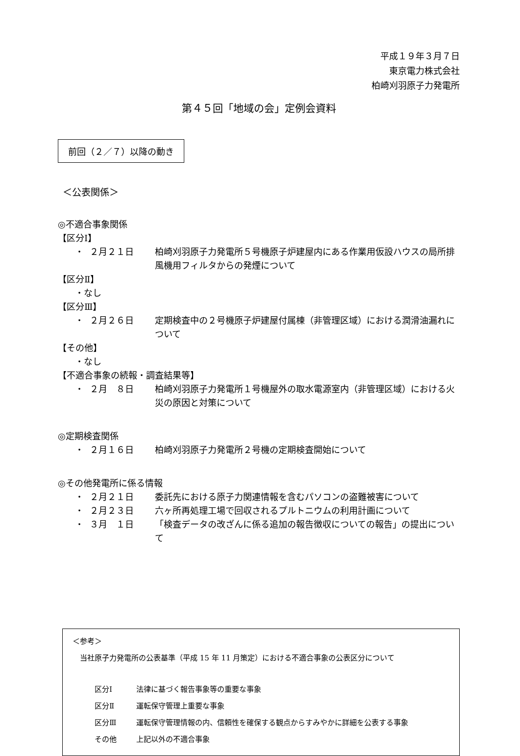平成１９年３月７日
東京電力株式会社
柏崎刈羽原子力発電所
第４５回「地域の会」定例会資料
前回（２／７）以降の動き
＜公表関係＞
◎不適合事象関係
【区分Ⅰ】
・ ２月２１日 柏崎刈羽原子力発電所５号機原子炉建屋内にある作業用仮設ハウスの局所排風機用フィルタからの発煙について
【区分Ⅱ】
・なし
【区分Ⅲ】
・ ２月２６日 定期検査中の２号機原子炉建屋付属棟（非管理区域）における潤滑油漏れについて
【その他】
・なし
【不適合事象の続報・調査結果等】
・ ２月　８日 柏崎刈羽原子力発電所１号機屋外の取水電源室内（非管理区域）における火災の原因と対策について
◎定期検査関係
・ ２月１６日 柏崎刈羽原子力発電所２号機の定期検査開始について
◎その他発電所に係る情報
・ ２月２１日 委託先における原子力関連情報を含むパソコンの盗難被害について
・ ２月２３日 六ヶ所再処理工場で回収されるプルトニウムの利用計画について
・ ３月　１日 「検査データの改ざんに係る追加の報告徴収についての報告」の提出について
＜参考＞
当社原子力発電所の公表基準（平成 15 年 11 月策定）における不適合事象の公表区分について
区分Ⅰ 法律に基づく報告事象等の重要な事象
区分Ⅱ 運転保守管理上重要な事象
区分Ⅲ 運転保守管理情報の内、信頼性を確保する観点からすみやかに詳細を公表する事象
その他 上記以外の不適合事象